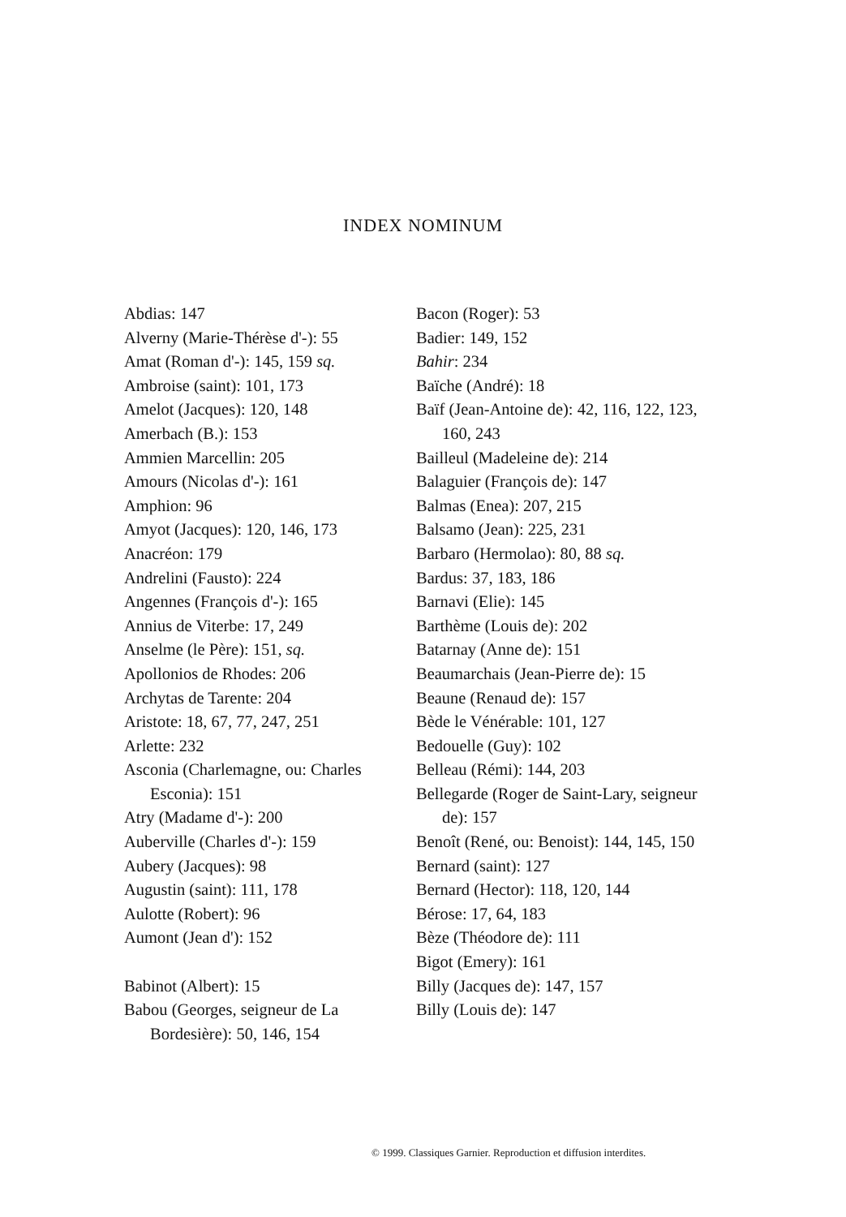INDEX NOMINUM
Abdias: 147
Alverny (Marie-Thérèse d'-): 55
Amat (Roman d'-): 145, 159 sq.
Ambroise (saint): 101, 173
Amelot (Jacques): 120, 148
Amerbach (B.): 153
Ammien Marcellin: 205
Amours (Nicolas d'-): 161
Amphion: 96
Amyot (Jacques): 120, 146, 173
Anacréon: 179
Andrelini (Fausto): 224
Angennes (François d'-): 165
Annius de Viterbe: 17, 249
Anselme (le Père): 151, sq.
Apollonios de Rhodes: 206
Archytas de Tarente: 204
Aristote: 18, 67, 77, 247, 251
Arlette: 232
Asconia (Charlemagne, ou: Charles Esconia): 151
Atry (Madame d'-): 200
Auberville (Charles d'-): 159
Aubery (Jacques): 98
Augustin (saint): 111, 178
Aulotte (Robert): 96
Aumont (Jean d'): 152
Babinot (Albert): 15
Babou (Georges, seigneur de La Bordesière): 50, 146, 154
Bacon (Roger): 53
Badier: 149, 152
Bahir: 234
Baïche (André): 18
Baïf (Jean-Antoine de): 42, 116, 122, 123, 160, 243
Bailleul (Madeleine de): 214
Balaguier (François de): 147
Balmas (Enea): 207, 215
Balsamo (Jean): 225, 231
Barbaro (Hermolao): 80, 88 sq.
Bardus: 37, 183, 186
Barnavi (Elie): 145
Barthème (Louis de): 202
Batarnay (Anne de): 151
Beaumarchais (Jean-Pierre de): 15
Beaune (Renaud de): 157
Bède le Vénérable: 101, 127
Bedouelle (Guy): 102
Belleau (Rémi): 144, 203
Bellegarde (Roger de Saint-Lary, seigneur de): 157
Benoît (René, ou: Benoist): 144, 145, 150
Bernard (saint): 127
Bernard (Hector): 118, 120, 144
Bérose: 17, 64, 183
Bèze (Théodore de): 111
Bigot (Emery): 161
Billy (Jacques de): 147, 157
Billy (Louis de): 147
© 1999. Classiques Garnier. Reproduction et diffusion interdites.